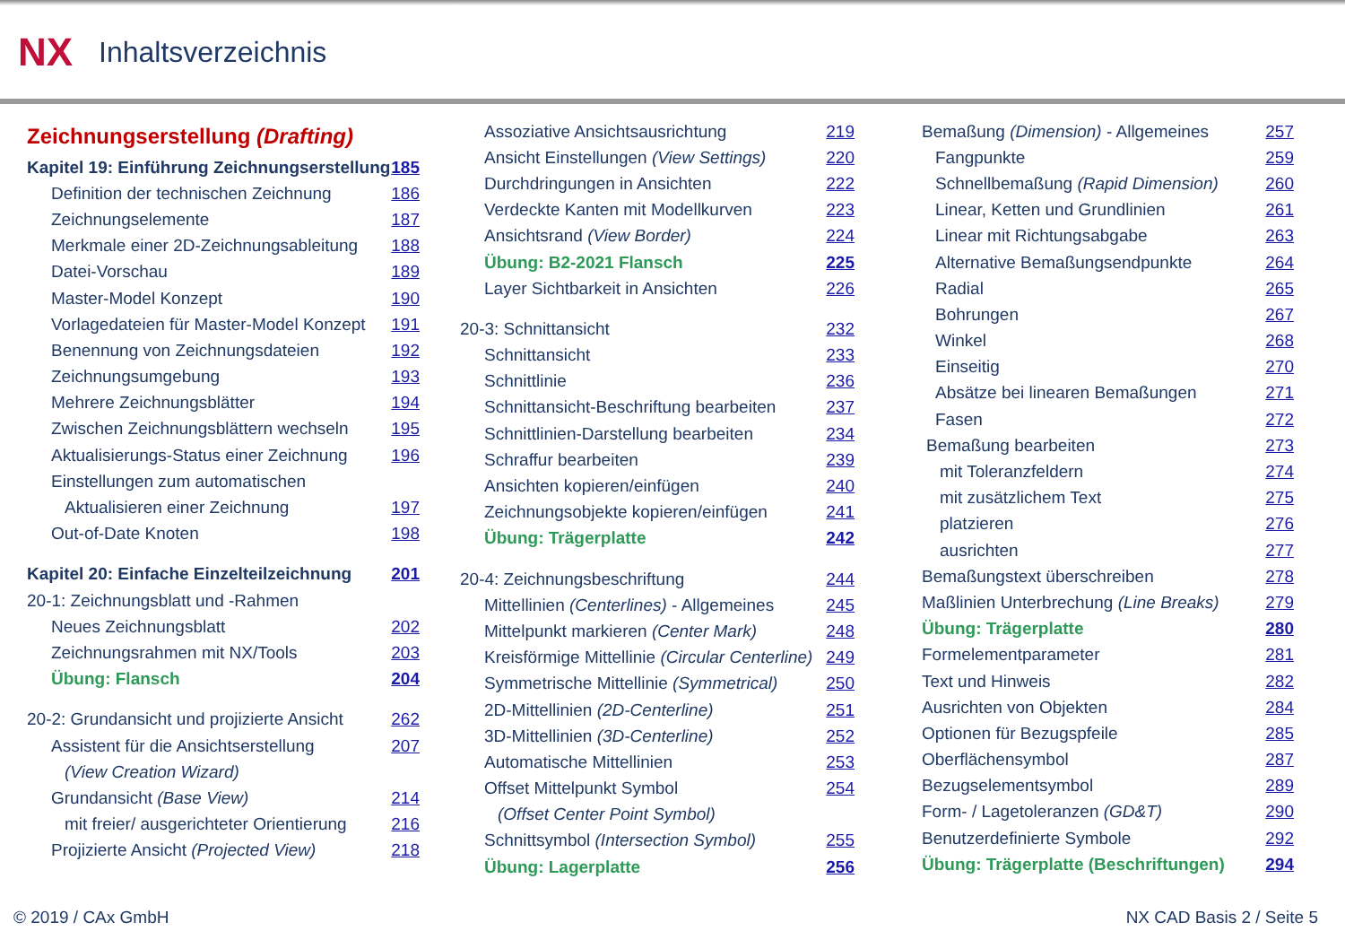NX
Inhaltsverzeichnis
Zeichnungserstellung (Drafting)
Kapitel 19: Einführung Zeichnungserstellung 185
Definition der technischen Zeichnung 186
Zeichnungselemente 187
Merkmale einer 2D-Zeichnungsableitung 188
Datei-Vorschau 189
Master-Model Konzept 190
Vorlagedateien für Master-Model Konzept 191
Benennung von Zeichnungsdateien 192
Zeichnungsumgebung 193
Mehrere Zeichnungsblätter 194
Zwischen Zeichnungsblättern wechseln 195
Aktualisierungs-Status einer Zeichnung 196
Einstellungen zum automatischen
Aktualisieren einer Zeichnung 197
Out-of-Date Knoten 198
Kapitel 20: Einfache Einzelteilzeichnung 201
20-1: Zeichnungsblatt und -Rahmen
Neues Zeichnungsblatt 202
Zeichnungsrahmen mit NX/Tools 203
Übung: Flansch 204
20-2: Grundansicht und projizierte Ansicht 262
Assistent für die Ansichtserstellung 207
(View Creation Wizard)
Grundansicht (Base View) 214
mit freier/ ausgerichteter Orientierung 216
Projizierte Ansicht (Projected View) 218
Assoziative Ansichtsausrichtung 219
Ansicht Einstellungen (View Settings) 220
Durchdringungen in Ansichten 222
Verdeckte Kanten mit Modellkurven 223
Ansichtsrand (View Border) 224
Übung: B2-2021 Flansch 225
Layer Sichtbarkeit in Ansichten 226
20-3: Schnittansicht 232
Schnittansicht 233
Schnittlinie 236
Schnittansicht-Beschriftung bearbeiten 237
Schnittlinien-Darstellung bearbeiten 234
Schraffur bearbeiten 239
Ansichten kopieren/einfügen 240
Zeichnungsobjekte kopieren/einfügen 241
Übung: Trägerplatte 242
20-4: Zeichnungsbeschriftung 244
Mittellinien (Centerlines) - Allgemeines 245
Mittelpunkt markieren (Center Mark) 248
Kreisförmige Mittellinie (Circular Centerline) 249
Symmetrische Mittellinie (Symmetrical) 250
2D-Mittellinien (2D-Centerline) 251
3D-Mittellinien (3D-Centerline) 252
Automatische Mittellinien 253
Offset Mittelpunkt Symbol 254
(Offset Center Point Symbol)
Schnittsymbol (Intersection Symbol) 255
Übung: Lagerplatte 256
Bemaßung (Dimension) - Allgemeines 257
Fangpunkte 259
Schnellbemaßung (Rapid Dimension) 260
Linear, Ketten und Grundlinien 261
Linear mit Richtungsabgabe 263
Alternative Bemaßungsendpunkte 264
Radial 265
Bohrungen 267
Winkel 268
Einseitig 270
Absätze bei linearen Bemaßungen 271
Fasen 272
Bemaßung bearbeiten 273
mit Toleranzfeldern 274
mit zusätzlichem Text 275
platzieren 276
ausrichten 277
Bemaßungstext überschreiben 278
Maßlinien Unterbrechung (Line Breaks) 279
Übung: Trägerplatte 280
Formelementparameter 281
Text und Hinweis 282
Ausrichten von Objekten 284
Optionen für Bezugspfeile 285
Oberflächensymbol 287
Bezugselementsymbol 289
Form- / Lagetoleranzen (GD&T) 290
Benutzerdefinierte Symbole 292
Übung: Trägerplatte (Beschriftungen) 294
© 2019 / CAx GmbH NX CAD Basis 2 / Seite 5